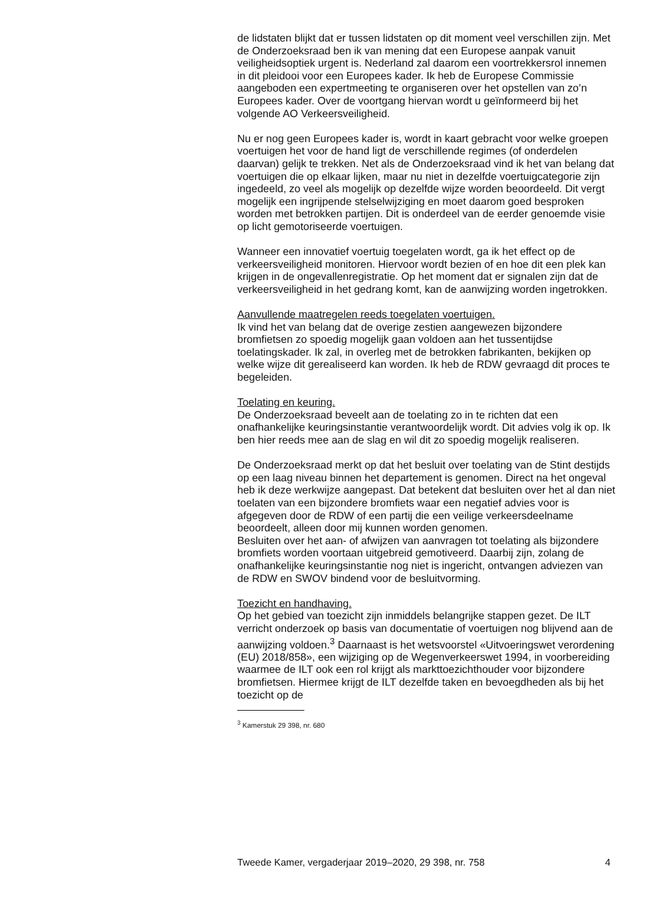de lidstaten blijkt dat er tussen lidstaten op dit moment veel verschillen zijn. Met de Onderzoeksraad ben ik van mening dat een Europese aanpak vanuit veiligheidsoptiek urgent is. Nederland zal daarom een voortrek­kersrol innemen in dit pleidooi voor een Europees kader. Ik heb de Europese Commissie aangeboden een expertmeeting te organiseren over het opstellen van zo’n Europees kader. Over de voortgang hiervan wordt u geïnformeerd bij het volgende AO Verkeersveiligheid.
Nu er nog geen Europees kader is, wordt in kaart gebracht voor welke groepen voertuigen het voor de hand ligt de verschillende regimes (of onderdelen daarvan) gelijk te trekken. Net als de Onderzoeksraad vind ik het van belang dat voertuigen die op elkaar lijken, maar nu niet in dezelfde voertuigcategorie zijn ingedeeld, zo veel als mogelijk op dezelfde wijze worden beoordeeld. Dit vergt mogelijk een ingrijpende stelselwij­ziging en moet daarom goed besproken worden met betrokken partijen. Dit is onderdeel van de eerder genoemde visie op licht gemotoriseerde voertuigen.
Wanneer een innovatief voertuig toegelaten wordt, ga ik het effect op de verkeersveiligheid monitoren. Hiervoor wordt bezien of en hoe dit een plek kan krijgen in de ongevallenregistratie. Op het moment dat er signalen zijn dat de verkeersveiligheid in het gedrang komt, kan de aanwijzing worden ingetrokken.
Aanvullende maatregelen reeds toegelaten voertuigen.
Ik vind het van belang dat de overige zestien aangewezen bijzondere bromfietsen zo spoedig mogelijk gaan voldoen aan het tussentijdse toelatingskader. Ik zal, in overleg met de betrokken fabrikanten, bekijken op welke wijze dit gerealiseerd kan worden. Ik heb de RDW gevraagd dit proces te begeleiden.
Toelating en keuring.
De Onderzoeksraad beveelt aan de toelating zo in te richten dat een onafhankelijke keuringsinstantie verantwoordelijk wordt. Dit advies volg ik op. Ik ben hier reeds mee aan de slag en wil dit zo spoedig mogelijk realiseren.
De Onderzoeksraad merkt op dat het besluit over toelating van de Stint destijds op een laag niveau binnen het departement is genomen. Direct na het ongeval heb ik deze werkwijze aangepast. Dat betekent dat besluiten over het al dan niet toelaten van een bijzondere bromfiets waar een negatief advies voor is afgegeven door de RDW of een partij die een veilige verkeersdeelname beoordeelt, alleen door mij kunnen worden genomen.
Besluiten over het aan- of afwijzen van aanvragen tot toelating als bijzondere bromfiets worden voortaan uitgebreid gemotiveerd. Daarbij zijn, zolang de onafhankelijke keuringsinstantie nog niet is ingericht, ontvangen adviezen van de RDW en SWOV bindend voor de besluit­vorming.
Toezicht en handhaving.
Op het gebied van toezicht zijn inmiddels belangrijke stappen gezet. De ILT verricht onderzoek op basis van documentatie of voertuigen nog blijvend aan de aanwijzing voldoen.<sup>3</sup> Daarnaast is het wetsvoorstel «Uitvoeringswet verordening (EU) 2018/858», een wijziging op de Wegenverkeerswet 1994, in voorbereiding waarmee de ILT ook een rol krijgt als markttoezichthouder voor bijzondere bromfietsen. Hiermee krijgt de ILT dezelfde taken en bevoegdheden als bij het toezicht op de
<sup>3</sup> Kamerstuk 29 398, nr. 680
Tweede Kamer, vergaderjaar 2019–2020, 29 398, nr. 758 4